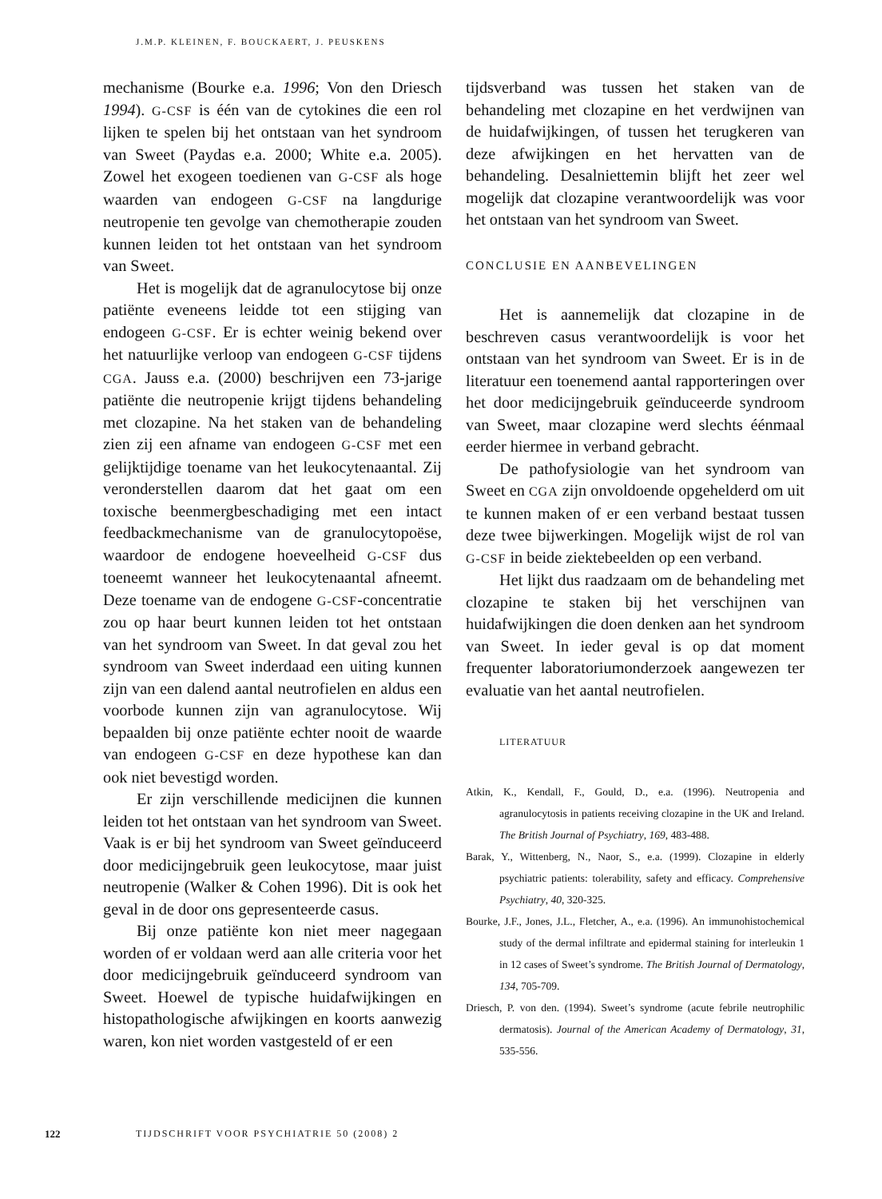J.M.P. KLEINEN, F. BOUCKAERT, J. PEUSKENS
mechanisme (Bourke e.a. 1996; Von den Driesch 1994). G-CSF is één van de cytokines die een rol lijken te spelen bij het ontstaan van het syndroom van Sweet (Paydas e.a. 2000; White e.a. 2005). Zowel het exogeen toedienen van G-CSF als hoge waarden van endogeen G-CSF na langdurige neutropenie ten gevolge van chemotherapie zouden kunnen leiden tot het ontstaan van het syndroom van Sweet.
Het is mogelijk dat de agranulocytose bij onze patiënte eveneens leidde tot een stijging van endogeen G-CSF. Er is echter weinig bekend over het natuurlijke verloop van endogeen G-CSF tijdens CGA. Jauss e.a. (2000) beschrijven een 73-jarige patiënte die neutropenie krijgt tijdens behandeling met clozapine. Na het staken van de behandeling zien zij een afname van endogeen G-CSF met een gelijktijdige toename van het leukocytenaantal. Zij veronderstellen daarom dat het gaat om een toxische beenmergbeschadiging met een intact feedbackmechanisme van de granulocytopoëse, waardoor de endogene hoeveelheid G-CSF dus toeneemt wanneer het leukocytenaantal afneemt. Deze toename van de endogene G-CSF-concentratie zou op haar beurt kunnen leiden tot het ontstaan van het syndroom van Sweet. In dat geval zou het syndroom van Sweet inderdaad een uiting kunnen zijn van een dalend aantal neutrofielen en aldus een voorbode kunnen zijn van agranulocytose. Wij bepaalden bij onze patiënte echter nooit de waarde van endogeen G-CSF en deze hypothese kan dan ook niet bevestigd worden.
Er zijn verschillende medicijnen die kunnen leiden tot het ontstaan van het syndroom van Sweet. Vaak is er bij het syndroom van Sweet geïnduceerd door medicijngebruik geen leukocytose, maar juist neutropenie (Walker & Cohen 1996). Dit is ook het geval in de door ons gepresenteerde casus.
Bij onze patiënte kon niet meer nagegaan worden of er voldaan werd aan alle criteria voor het door medicijngebruik geïnduceerd syndroom van Sweet. Hoewel de typische huidafwijkingen en histopathologische afwijkingen en koorts aanwezig waren, kon niet worden vastgesteld of er een
tijdsverband was tussen het staken van de behandeling met clozapine en het verdwijnen van de huidafwijkingen, of tussen het terugkeren van deze afwijkingen en het hervatten van de behandeling. Desalniettemin blijft het zeer wel mogelijk dat clozapine verantwoordelijk was voor het ontstaan van het syndroom van Sweet.
CONCLUSIE EN AANBEVELINGEN
Het is aannemelijk dat clozapine in de beschreven casus verantwoordelijk is voor het ontstaan van het syndroom van Sweet. Er is in de literatuur een toenemend aantal rapporteringen over het door medicijngebruik geïnduceerde syndroom van Sweet, maar clozapine werd slechts éénmaal eerder hiermee in verband gebracht.
De pathofysiologie van het syndroom van Sweet en CGA zijn onvoldoende opgehelderd om uit te kunnen maken of er een verband bestaat tussen deze twee bijwerkingen. Mogelijk wijst de rol van G-CSF in beide ziektebeelden op een verband.
Het lijkt dus raadzaam om de behandeling met clozapine te staken bij het verschijnen van huidafwijkingen die doen denken aan het syndroom van Sweet. In ieder geval is op dat moment frequenter laboratoriumonderzoek aangewezen ter evaluatie van het aantal neutrofielen.
LITERATUUR
Atkin, K., Kendall, F., Gould, D., e.a. (1996). Neutropenia and agranulocytosis in patients receiving clozapine in the UK and Ireland. The British Journal of Psychiatry, 169, 483-488.
Barak, Y., Wittenberg, N., Naor, S., e.a. (1999). Clozapine in elderly psychiatric patients: tolerability, safety and efficacy. Comprehensive Psychiatry, 40, 320-325.
Bourke, J.F., Jones, J.L., Fletcher, A., e.a. (1996). An immunohistochemical study of the dermal infiltrate and epidermal staining for interleukin 1 in 12 cases of Sweet’s syndrome. The British Journal of Dermatology, 134, 705-709.
Driesch, P. von den. (1994). Sweet’s syndrome (acute febrile neutrophilic dermatosis). Journal of the American Academy of Dermatology, 31, 535-556.
122 TIJDSCHRIFT VOOR PSYCHIATRIE 50 (2008) 2